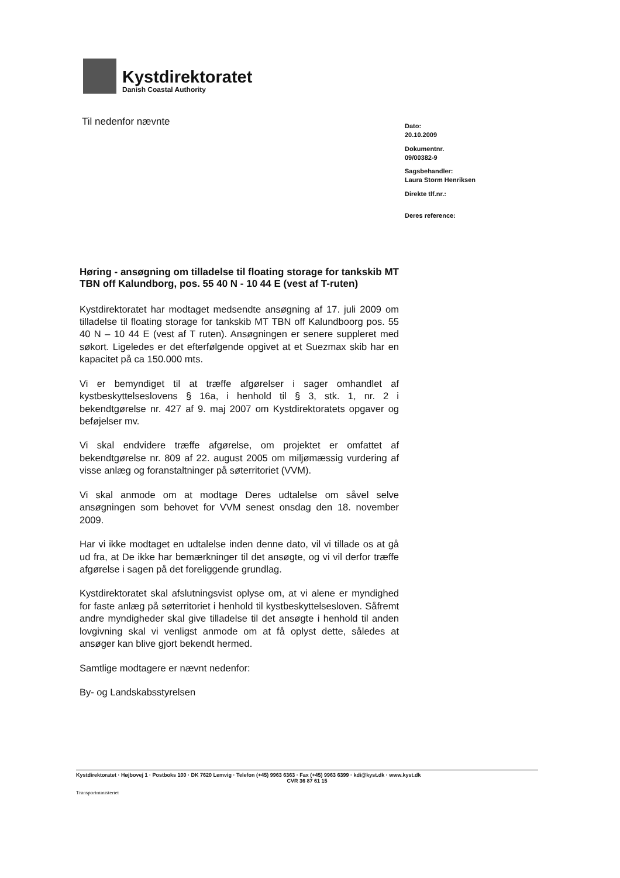Kystdirektoratet
Danish Coastal Authority
Til nedenfor nævnte
Dato:
20.10.2009
Dokumentnr.
09/00382-9
Sagsbehandler:
Laura Storm Henriksen
Direkte tlf.nr.:
Deres reference:
Høring - ansøgning om tilladelse til floating storage for tankskib MT TBN off Kalundborg, pos. 55 40 N - 10 44 E (vest af T-ruten)
Kystdirektoratet har modtaget medsendte ansøgning af 17. juli 2009 om tilladelse til floating storage for tankskib MT TBN off Kalundboorg pos. 55 40 N – 10 44 E (vest af T ruten). Ansøgningen er senere suppleret med søkort. Ligeledes er det efterfølgende opgivet at et Suezmax skib har en kapacitet på ca 150.000 mts.
Vi er bemyndiget til at træffe afgørelser i sager omhandlet af kystbeskyttelseslovens § 16a, i henhold til § 3, stk. 1, nr. 2 i bekendtgørelse nr. 427 af 9. maj 2007 om Kystdirektoratets opgaver og beføjelser mv.
Vi skal endvidere træffe afgørelse, om projektet er omfattet af bekendtgørelse nr. 809 af 22. august 2005 om miljømæssig vurdering af visse anlæg og foranstaltninger på søterritoriet (VVM).
Vi skal anmode om at modtage Deres udtalelse om såvel selve ansøgningen som behovet for VVM senest onsdag den 18. november 2009.
Har vi ikke modtaget en udtalelse inden denne dato, vil vi tillade os at gå ud fra, at De ikke har bemærkninger til det ansøgte, og vi vil derfor træffe afgørelse i sagen på det foreliggende grundlag.
Kystdirektoratet skal afslutningsvist oplyse om, at vi alene er myndighed for faste anlæg på søterritoriet i henhold til kystbeskyttelsesloven. Såfremt andre myndigheder skal give tilladelse til det ansøgte i henhold til anden lovgivning skal vi venligst anmode om at få oplyst dette, således at ansøger kan blive gjort bekendt hermed.
Samtlige modtagere er nævnt nedenfor:
By- og Landskabsstyrelsen
Kystdirektoratet · Højbovej 1 · Postboks 100 · DK 7620 Lemvig · Telefon (+45) 9963 6363 · Fax (+45) 9963 6399 · kdi@kyst.dk · www.kyst.dk
CVR 36 87 61 15
Transportministeriet